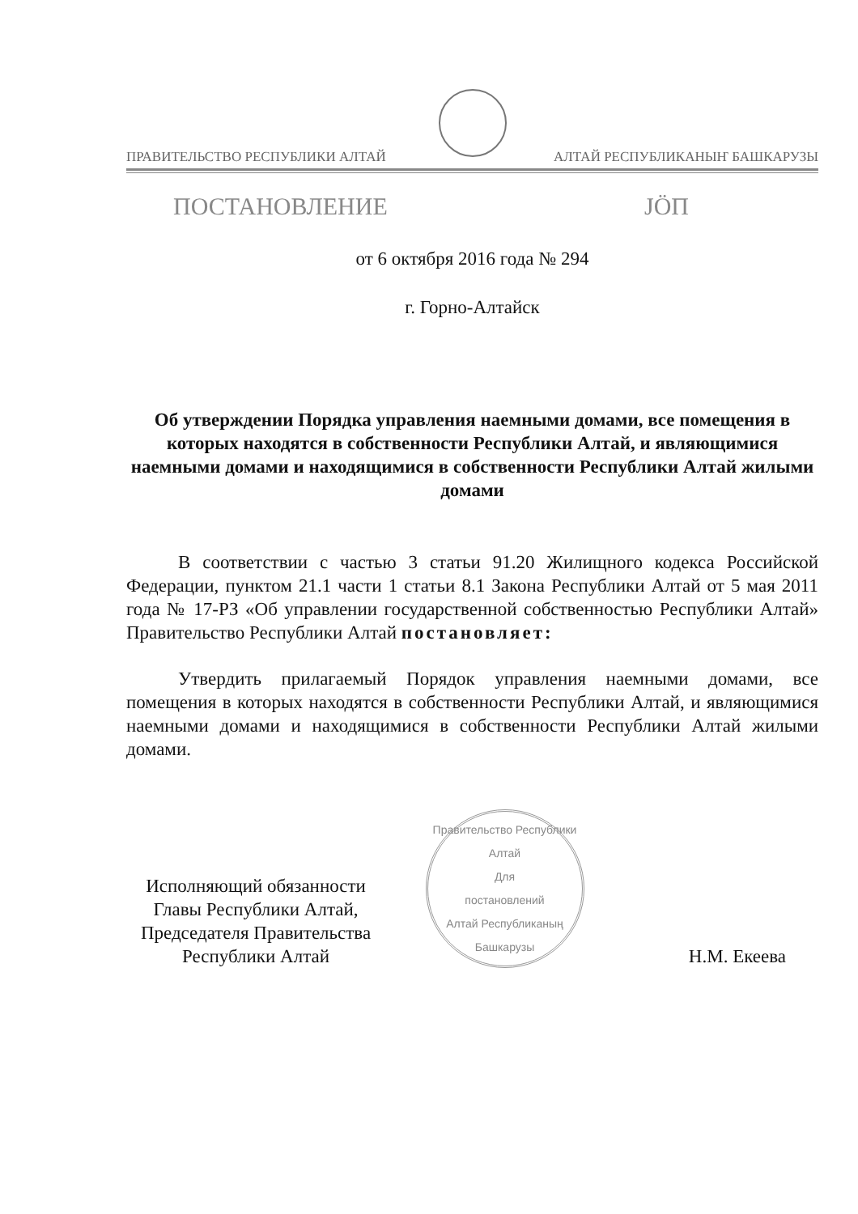ПРАВИТЕЛЬСТВО РЕСПУБЛИКИ АЛТАЙ АЛТАЙ РЕСПУБЛИКАНЫҤ БАШКАРУЗЫ
ПОСТАНОВЛЕНИЕ JÖП
от 6 октября 2016 года № 294
г. Горно-Алтайск
Об утверждении Порядка управления наемными домами, все помещения в которых находятся в собственности Республики Алтай, и являющимися наемными домами и находящимися в собственности Республики Алтай жилыми домами
В соответствии с частью 3 статьи 91.20 Жилищного кодекса Российской Федерации, пунктом 21.1 части 1 статьи 8.1 Закона Республики Алтай от 5 мая 2011 года № 17-РЗ «Об управлении государственной собственностью Республики Алтай» Правительство Республики Алтай постановляет:
Утвердить прилагаемый Порядок управления наемными домами, все помещения в которых находятся в собственности Республики Алтай, и являющимися наемными домами и находящимися в собственности Республики Алтай жилыми домами.
Исполняющий обязанности Главы Республики Алтай, Председателя Правительства Республики Алтай
Правительство Республики Алтай
Для
постановлений
Алтай Республиканың Башкарузы
Н.М. Екеева